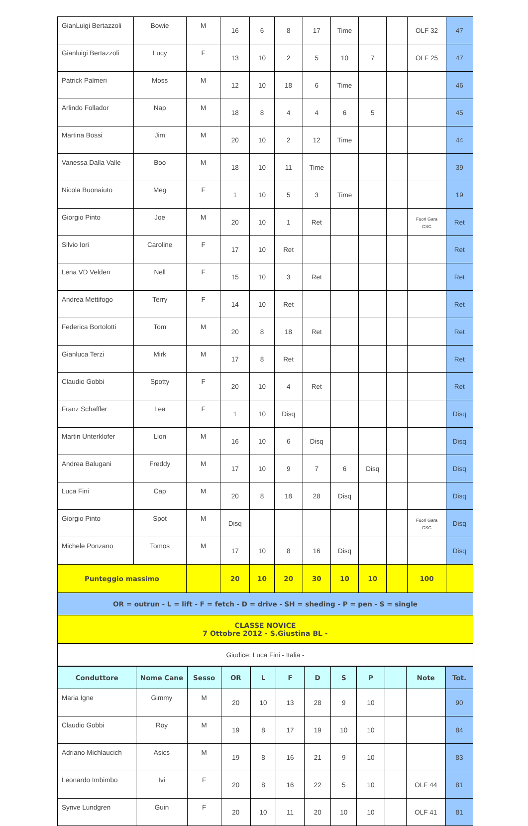| GianLuigi Bertazzoli | Bowie | M | 16 | 6 | 8 | 17 | Time | | | OLF 32 | 47 |
| Gianluigi Bertazzoli | Lucy | F | 13 | 10 | 2 | 5 | 10 | 7 | | OLF 25 | 47 |
| Patrick Palmeri | Moss | M | 12 | 10 | 18 | 6 | Time | | | | 46 |
| Arlindo Follador | Nap | M | 18 | 8 | 4 | 4 | 6 | 5 | | | 45 |
| Martina Bossi | Jim | M | 20 | 10 | 2 | 12 | Time | | | | 44 |
| Vanessa Dalla Valle | Boo | M | 18 | 10 | 11 | Time | | | | | 39 |
| Nicola Buonaiuto | Meg | F | 1 | 10 | 5 | 3 | Time | | | | 19 |
| Giorgio Pinto | Joe | M | 20 | 10 | 1 | Ret | | | | Fuori Gara CSC | Ret |
| Silvio Iori | Caroline | F | 17 | 10 | Ret | | | | | | Ret |
| Lena VD Velden | Nell | F | 15 | 10 | 3 | Ret | | | | | Ret |
| Andrea Mettifogo | Terry | F | 14 | 10 | Ret | | | | | | Ret |
| Federica Bortolotti | Tom | M | 20 | 8 | 18 | Ret | | | | | Ret |
| Gianluca Terzi | Mirk | M | 17 | 8 | Ret | | | | | | Ret |
| Claudio Gobbi | Spotty | F | 20 | 10 | 4 | Ret | | | | | Ret |
| Franz Schaffler | Lea | F | 1 | 10 | Disq | | | | | | Disq |
| Martin Unterklofer | Lion | M | 16 | 10 | 6 | Disq | | | | | Disq |
| Andrea Balugani | Freddy | M | 17 | 10 | 9 | 7 | 6 | Disq | | | Disq |
| Luca Fini | Cap | M | 20 | 8 | 18 | 28 | Disq | | | | Disq |
| Giorgio Pinto | Spot | M | Disq | | | | | | | Fuori Gara CSC | Disq |
| Michele Ponzano | Tomos | M | 17 | 10 | 8 | 16 | Disq | | | | Disq |
| Punteggio massimo | | | 20 | 10 | 20 | 30 | 10 | 10 | | 100 | |
| OR = outrun - L = lift - F = fetch - D = drive - SH = sheding - P = pen - S = single | | | | | | | | | | | |
| CLASSE NOVICE 7 Ottobre 2012 - S.Giustina BL - | | | | | | | | | | | |
| Giudice: Luca Fini - Italia - | | | | | | | | | | | |
| Conduttore | Nome Cane | Sesso | OR | L | F | D | S | P | | Note | Tot. |
| --- | --- | --- | --- | --- | --- | --- | --- | --- | --- | --- | --- |
| Maria Igne | Gimmy | M | 20 | 10 | 13 | 28 | 9 | 10 | | | 90 |
| Claudio Gobbi | Roy | M | 19 | 8 | 17 | 19 | 10 | 10 | | | 84 |
| Adriano Michlaucich | Asics | M | 19 | 8 | 16 | 21 | 9 | 10 | | | 83 |
| Leonardo Imbimbo | Ivi | F | 20 | 8 | 16 | 22 | 5 | 10 | | OLF 44 | 81 |
| Synve Lundgren | Guin | F | 20 | 10 | 11 | 20 | 10 | 10 | | OLF 41 | 81 |